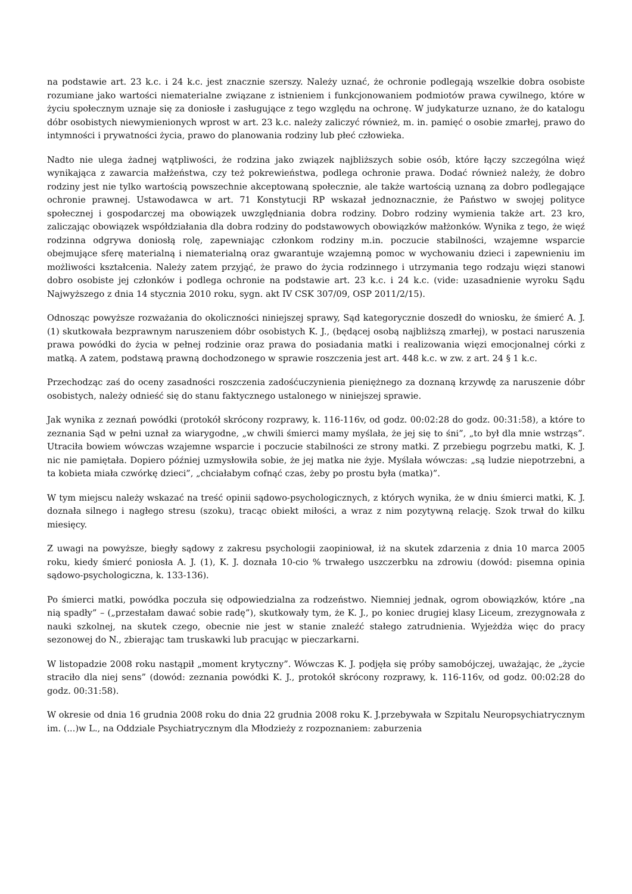na podstawie art. 23 k.c. i 24 k.c. jest znacznie szerszy. Należy uznać, że ochronie podlegają wszelkie dobra osobiste rozumiane jako wartości niematerialne związane z istnieniem i funkcjonowaniem podmiotów prawa cywilnego, które w życiu społecznym uznaje się za doniosłe i zasługujące z tego względu na ochronę. W judykaturze uznano, że do katalogu dóbr osobistych niewymienionych wprost w art. 23 k.c. należy zaliczyć również, m. in. pamięć o osobie zmarłej, prawo do intymności i prywatności życia, prawo do planowania rodziny lub płeć człowieka.
Nadto nie ulega żadnej wątpliwości, że rodzina jako związek najbliższych sobie osób, które łączy szczególna więź wynikająca z zawarcia małżeństwa, czy też pokrewieństwa, podlega ochronie prawa. Dodać również należy, że dobro rodziny jest nie tylko wartością powszechnie akceptowaną społecznie, ale także wartością uznaną za dobro podlegające ochronie prawnej. Ustawodawca w art. 71 Konstytucji RP wskazał jednoznacznie, że Państwo w swojej polityce społecznej i gospodarczej ma obowiązek uwzględniania dobra rodziny. Dobro rodziny wymienia także art. 23 kro, zaliczając obowiązek współdziałania dla dobra rodziny do podstawowych obowiązków małżonków. Wynika z tego, że więź rodzinna odgrywa doniosłą rolę, zapewniając członkom rodziny m.in. poczucie stabilności, wzajemne wsparcie obejmujące sferę materialną i niematerialną oraz gwarantuje wzajemną pomoc w wychowaniu dzieci i zapewnieniu im możliwości kształcenia. Należy zatem przyjąć, że prawo do życia rodzinnego i utrzymania tego rodzaju więzi stanowi dobro osobiste jej członków i podlega ochronie na podstawie art. 23 k.c. i 24 k.c. (vide: uzasadnienie wyroku Sądu Najwyższego z dnia 14 stycznia 2010 roku, sygn. akt IV CSK 307/09, OSP 2011/2/15).
Odnosząc powyższe rozważania do okoliczności niniejszej sprawy, Sąd kategorycznie doszedł do wniosku, że śmierć A. J. (1) skutkowała bezprawnym naruszeniem dóbr osobistych K. J., (będącej osobą najbliższą zmarłej), w postaci naruszenia prawa powódki do życia w pełnej rodzinie oraz prawa do posiadania matki i realizowania więzi emocjonalnej córki z matką. A zatem, podstawą prawną dochodzonego w sprawie roszczenia jest art. 448 k.c. w zw. z art. 24 § 1 k.c.
Przechodząc zaś do oceny zasadności roszczenia zadośćuczynienia pieniężnego za doznaną krzywdę za naruszenie dóbr osobistych, należy odnieść się do stanu faktycznego ustalonego w niniejszej sprawie.
Jak wynika z zeznań powódki (protokół skrócony rozprawy, k. 116-116v, od godz. 00:02:28 do godz. 00:31:58), a które to zeznania Sąd w pełni uznał za wiarygodne, „w chwili śmierci mamy myślała, że jej się to śni”, „to był dla mnie wstrząs”. Utraciła bowiem wówczas wzajemne wsparcie i poczucie stabilności ze strony matki. Z przebiegu pogrzebu matki, K. J. nic nie pamiętała. Dopiero później uzmysłowiła sobie, że jej matka nie żyje. Myślała wówczas: „są ludzie niepotrzebni, a ta kobieta miała czwórkę dzieci”, „chciałabym cofnąć czas, żeby po prostu była (matka)”.
W tym miejscu należy wskazać na treść opinii sądowo-psychologicznych, z których wynika, że w dniu śmierci matki, K. J. doznała silnego i nagłego stresu (szoku), tracąc obiekt miłości, a wraz z nim pozytywną relację. Szok trwał do kilku miesięcy.
Z uwagi na powyższe, biegły sądowy z zakresu psychologii zaopiniował, iż na skutek zdarzenia z dnia 10 marca 2005 roku, kiedy śmierć poniosła A. J. (1), K. J. doznała 10-cio % trwałego uszczerbku na zdrowiu (dowód: pisemna opinia sądowo-psychologiczna, k. 133-136).
Po śmierci matki, powódka poczuła się odpowiedzialna za rodzeństwo. Niemniej jednak, ogrom obowiązków, które „na nią spadły” – („przestałam dawać sobie radę”), skutkowały tym, że K. J., po koniec drugiej klasy Liceum, zrezygnowała z nauki szkolnej, na skutek czego, obecnie nie jest w stanie znaleźć stałego zatrudnienia. Wyjeżdża więc do pracy sezonowej do N., zbierając tam truskawki lub pracując w pieczarkarni.
W listopadzie 2008 roku nastąpił „moment krytyczny”. Wówczas K. J. podjęła się próby samobójczej, uważając, że „życie straciło dla niej sens” (dowód: zeznania powódki K. J., protokół skrócony rozprawy, k. 116-116v, od godz. 00:02:28 do godz. 00:31:58).
W okresie od dnia 16 grudnia 2008 roku do dnia 22 grudnia 2008 roku K. J.przebywała w Szpitalu Neuropsychiatrycznym im. (...)w L., na Oddziale Psychiatrycznym dla Młodzieży z rozpoznaniem: zaburzenia